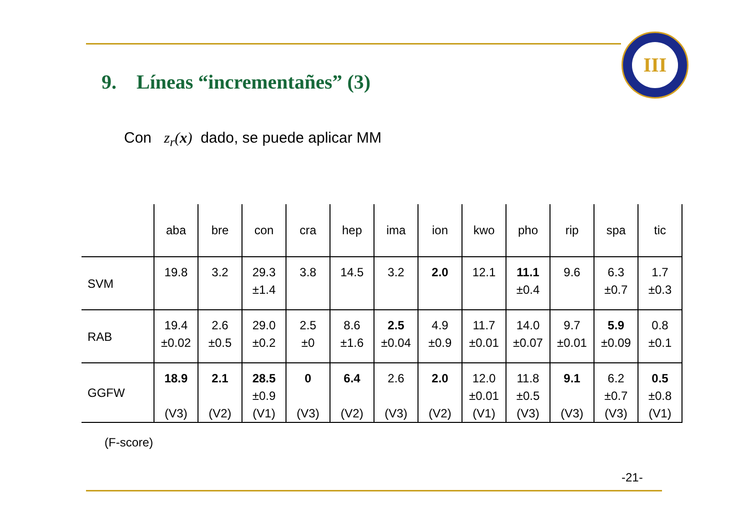III
9. Líneas “incrementañes” (3)
Con z<sub>r</sub>(x) dado, se puede aplicar MM
| | aba | bre | con | cra | hep | ima | ion | kwo | pho | rip | spa | tic |
| --- | --- | --- | --- | --- | --- | --- | --- | --- | --- | --- | --- | --- |
| SVM | 19.8 | 3.2 | 29.3 ±1.4 | 3.8 | 14.5 | 3.2 | 2.0 | 12.1 | 11.1 ±0.4 | 9.6 | 6.3 ±0.7 | 1.7 ±0.3 |
| RAB | 19.4 ±0.02 | 2.6 ±0.5 | 29.0 ±0.2 | 2.5 ±0 | 8.6 ±1.6 | 2.5 ±0.04 | 4.9 ±0.9 | 11.7 ±0.01 | 14.0 ±0.07 | 9.7 ±0.01 | 5.9 ±0.09 | 0.8 ±0.1 |
| GGFW | 18.9 (V3) | 2.1 (V2) | 28.5 ±0.9 (V1) | 0 (V3) | 6.4 (V2) | 2.6 (V3) | 2.0 (V2) | 12.0 ±0.01 (V1) | 11.8 ±0.5 (V3) | 9.1 (V3) | 6.2 ±0.7 (V3) | 0.5 ±0.8 (V1) |
(F-score)
-21-